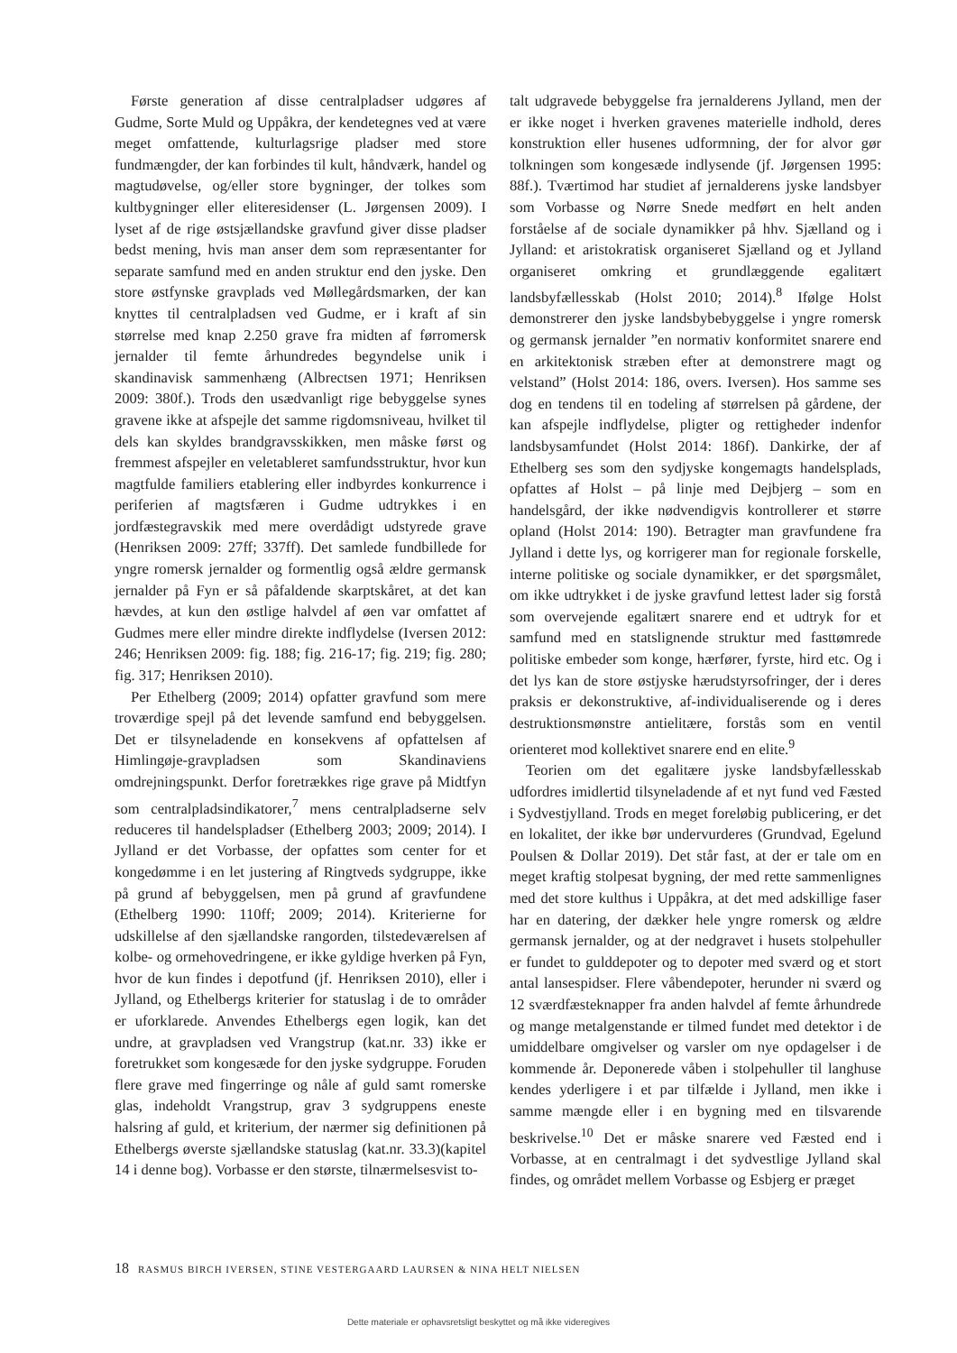Første generation af disse centralpladser udgøres af Gudme, Sorte Muld og Uppåkra, der kendetegnes ved at være meget omfattende, kulturlagsrige pladser med store fundmængder, der kan forbindes til kult, håndværk, handel og magtudøvelse, og/eller store bygninger, der tolkes som kultbygninger eller eliteresidenser (L. Jørgensen 2009). I lyset af de rige østsjællandske gravfund giver disse pladser bedst mening, hvis man anser dem som repræsentanter for separate samfund med en anden struktur end den jyske. Den store østfynske gravplads ved Møllegårdsmarken, der kan knyttes til centralpladsen ved Gudme, er i kraft af sin størrelse med knap 2.250 grave fra midten af førromersk jernalder til femte århundredes begyndelse unik i skandinavisk sammenhæng (Albrectsen 1971; Henriksen 2009: 380f.). Trods den usædvanligt rige bebyggelse synes gravene ikke at afspejle det samme rigdomsniveau, hvilket til dels kan skyldes brandgravsskikken, men måske først og fremmest afspejler en veletableret samfundsstruktur, hvor kun magtfulde familiers etablering eller indbyrdes konkurrence i periferien af magtsfæren i Gudme udtrykkes i en jordfæstegravskik med mere overdådigt udstyrede grave (Henriksen 2009: 27ff; 337ff). Det samlede fundbillede for yngre romersk jernalder og formentlig også ældre germansk jernalder på Fyn er så påfaldende skarptskåret, at det kan hævdes, at kun den østlige halvdel af øen var omfattet af Gudmes mere eller mindre direkte indflydelse (Iversen 2012: 246; Henriksen 2009: fig. 188; fig. 216-17; fig. 219; fig. 280; fig. 317; Henriksen 2010).
Per Ethelberg (2009; 2014) opfatter gravfund som mere troværdige spejl på det levende samfund end bebyggelsen. Det er tilsyneladende en konsekvens af opfattelsen af Himlingøje-gravpladsen som Skandinaviens omdrejningspunkt. Derfor foretrækkes rige grave på Midtfyn som centralpladsindikatorer,<sup>7</sup> mens centralpladserne selv reduceres til handelspladser (Ethelberg 2003; 2009; 2014). I Jylland er det Vorbasse, der opfattes som center for et kongedømme i en let justering af Ringtveds sydgruppe, ikke på grund af bebyggelsen, men på grund af gravfundene (Ethelberg 1990: 110ff; 2009; 2014). Kriterierne for udskillelse af den sjællandske rangorden, tilstedeværelsen af kolbe- og ormehovedringene, er ikke gyldige hverken på Fyn, hvor de kun findes i depotfund (jf. Henriksen 2010), eller i Jylland, og Ethelbergs kriterier for statuslag i de to områder er uforklarede. Anvendes Ethelbergs egen logik, kan det undre, at gravpladsen ved Vrangstrup (kat.nr. 33) ikke er foretrukket som kongesæde for den jyske sydgruppe. Foruden flere grave med fingerringe og nåle af guld samt romerske glas, indeholdt Vrangstrup, grav 3 sydgruppens eneste halsring af guld, et kriterium, der nærmer sig definitionen på Ethelbergs øverste sjællandske statuslag (kat.nr. 33.3)(kapitel 14 i denne bog). Vorbasse er den største, tilnærmelsesvist to-
talt udgravede bebyggelse fra jernalderens Jylland, men der er ikke noget i hverken gravenes materielle indhold, deres konstruktion eller husenes udformning, der for alvor gør tolkningen som kongesæde indlysende (jf. Jørgensen 1995: 88f.). Tværtimod har studiet af jernalderens jyske landsbyer som Vorbasse og Nørre Snede medført en helt anden forståelse af de sociale dynamikker på hhv. Sjælland og i Jylland: et aristokratisk organiseret Sjælland og et Jylland organiseret omkring et grundlæggende egalitært landsbyfællesskab (Holst 2010; 2014).<sup>8</sup> Ifølge Holst demonstrerer den jyske landsbybebyggelse i yngre romersk og germansk jernalder ”en normativ konformitet snarere end en arkitektonisk stræben efter at demonstrere magt og velstand” (Holst 2014: 186, overs. Iversen). Hos samme ses dog en tendens til en todeling af størrelsen på gårdene, der kan afspejle indflydelse, pligter og rettigheder indenfor landsbysamfundet (Holst 2014: 186f). Dankirke, der af Ethelberg ses som den sydjyske kongemagts handelsplads, opfattes af Holst – på linje med Dejbjerg – som en handelsgård, der ikke nødvendigvis kontrollerer et større opland (Holst 2014: 190). Betragter man gravfundene fra Jylland i dette lys, og korrigerer man for regionale forskelle, interne politiske og sociale dynamikker, er det spørgsmålet, om ikke udtrykket i de jyske gravfund lettest lader sig forstå som overvejende egalitært snarere end et udtryk for et samfund med en statslignende struktur med fasttømrede politiske embeder som konge, hærfører, fyrste, hird etc. Og i det lys kan de store østjyske hærudstyrsofringer, der i deres praksis er dekonstruktive, af-individualiserende og i deres destruktionsmønstre antielitære, forstås som en ventil orienteret mod kollektivet snarere end en elite.<sup>9</sup>
Teorien om det egalitære jyske landsbyfællesskab udfordres imidlertid tilsyneladende af et nyt fund ved Fæsted i Sydvestjylland. Trods en meget foreløbig publicering, er det en lokalitet, der ikke bør undervurderes (Grundvad, Egelund Poulsen & Dollar 2019). Det står fast, at der er tale om en meget kraftig stolpesat bygning, der med rette sammenlignes med det store kulthus i Uppåkra, at det med adskillige faser har en datering, der dækker hele yngre romersk og ældre germansk jernalder, og at der nedgravet i husets stolpehuller er fundet to gulddepoter og to depoter med sværd og et stort antal lansespidser. Flere våbendepoter, herunder ni sværd og 12 sværdfæsteknapper fra anden halvdel af femte århundrede og mange metalgenstande er tilmed fundet med detektor i de umiddelbare omgivelser og varsler om nye opdagelser i de kommende år. Deponerede våben i stolpehuller til langhuse kendes yderligere i et par tilfælde i Jylland, men ikke i samme mængde eller i en bygning med en tilsvarende beskrivelse.<sup>10</sup> Det er måske snarere ved Fæsted end i Vorbasse, at en centralmagt i det sydvestlige Jylland skal findes, og området mellem Vorbasse og Esbjerg er præget
18 RASMUS BIRCH IVERSEN, STINE VESTERGAARD LAURSEN & NINA HELT NIELSEN
Dette materiale er ophavsretsligt beskyttet og må ikke videregives